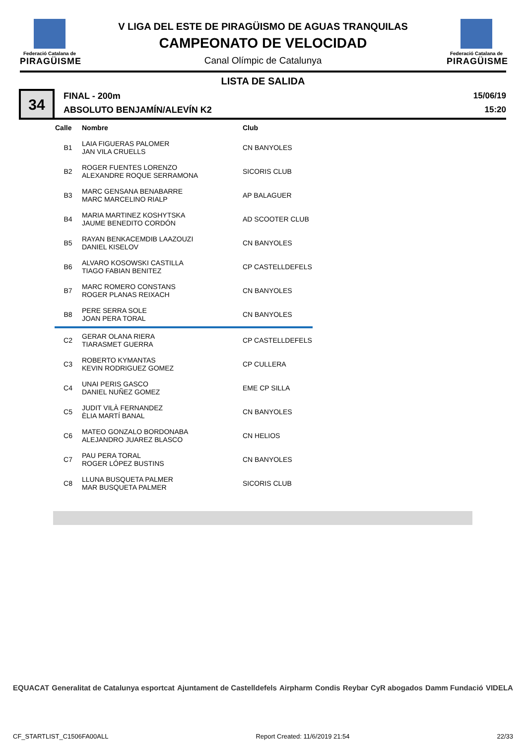Federació Catalana de
PIRAGÜISME
V LIGA DEL ESTE DE PIRAGÜISMO DE AGUAS TRANQUILAS
CAMPEONATO DE VELOCIDAD
Canal Olímpic de Catalunya
Federació Catalana de
PIRAGÜISME
LISTA DE SALIDA
34
FINAL - 200m
ABSOLUTO BENJAMÍN/ALEVÍN K2
15/06/19
15:20
| Calle | Nombre | Club |
| --- | --- | --- |
| B1 | LAIA FIGUERAS PALOMER JAN VILA CRUELLS | CN BANYOLES |
| B2 | ROGER FUENTES LORENZO ALEXANDRE ROQUE SERRAMONA | SICORIS CLUB |
| B3 | MARC GENSANA BENABARRE MARC MARCELINO RIALP | AP BALAGUER |
| B4 | MARIA MARTINEZ KOSHYTSKA JAUME BENEDITO CORDÓN | AD SCOOTER CLUB |
| B5 | RAYAN BENKACEMDIB LAAZOUZI DANIEL KISELOV | CN BANYOLES |
| B6 | ALVARO KOSOWSKI CASTILLA TIAGO FABIAN BENITEZ | CP CASTELLDEFELS |
| B7 | MARC ROMERO CONSTANS ROGER PLANAS REIXACH | CN BANYOLES |
| B8 | PERE SERRA SOLE JOAN PERA TORAL | CN BANYOLES |
| C2 | GERAR OLANA RIERA TIARASMET GUERRA | CP CASTELLDEFELS |
| C3 | ROBERTO KYMANTAS KEVIN RODRIGUEZ GOMEZ | CP CULLERA |
| C4 | UNAI PERIS GASCO DANIEL NUÑEZ GOMEZ | EME CP SILLA |
| C5 | JUDIT VILÀ FERNANDEZ ÈLIA MARTÍ BANAL | CN BANYOLES |
| C6 | MATEO GONZALO BORDONABA ALEJANDRO JUAREZ BLASCO | CN HELIOS |
| C7 | PAU PERA TORAL ROGER LÓPEZ BUSTINS | CN BANYOLES |
| C8 | LLUNA BUSQUETA PALMER MAR BUSQUETA PALMER | SICORIS CLUB |
EQUACAT Generalitat de Catalunya esportcat Ajuntament de Castelldefels Airpharm Condis Reybar CyR abogados Damm Fundació VIDELA
CF_STARTLIST_C1506FA00ALL Report Created: 11/6/2019 21:54 22/33